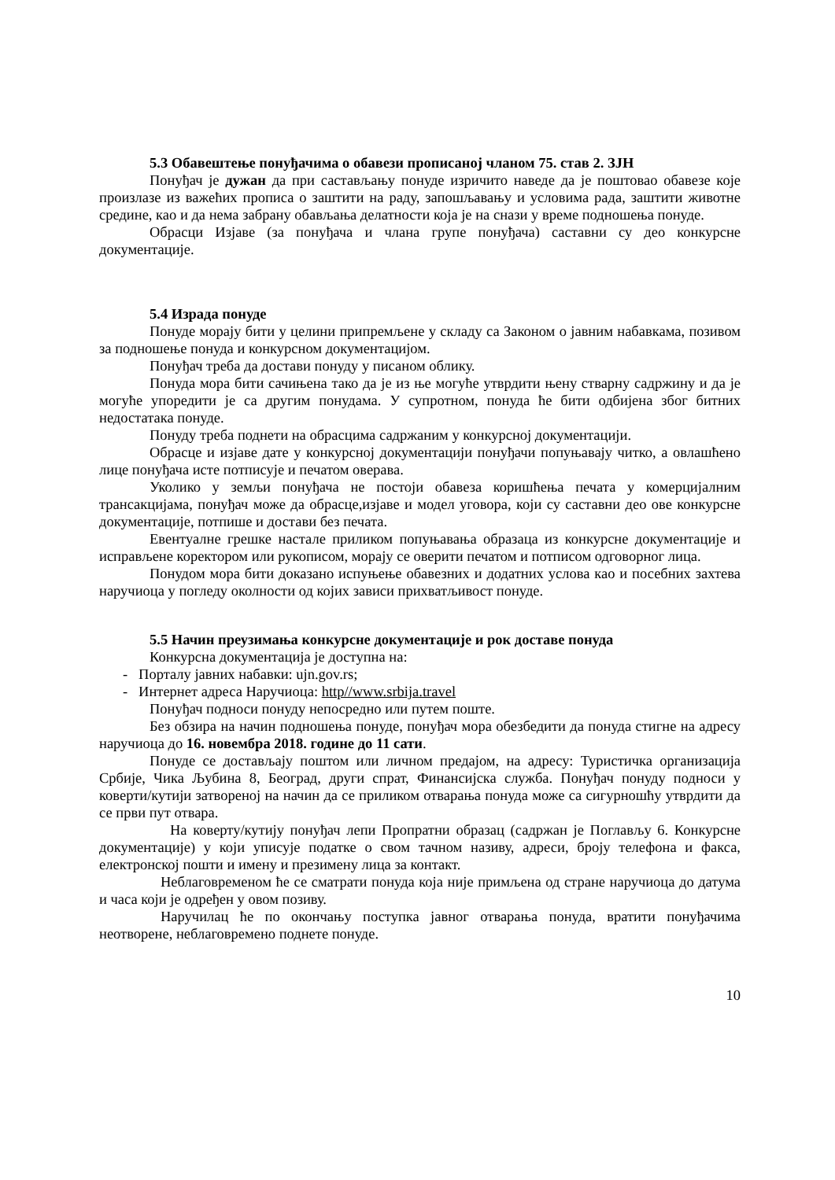5.3 Обавештење понуђачима о обавези прописаној чланом 75. став 2. ЗЈН
Понуђач је дужан да при састављању понуде изричито наведе да је поштовао обавезе које произлазе из важећих прописа о заштити на раду, запошљавању и условима рада, заштити животне средине, као и да нема забрану обављања делатности која је на снази у време подношења понуде.
Обрасци Изјаве (за понуђача и члана групе понуђача) саставни су део конкурсне документације.
5.4 Израда понуде
Понуде морају бити у целини припремљене у складу са Законом о јавним набавкама, позивом за подношење понуда и конкурсном документацијом.
Понуђач треба да достави понуду у писаном облику.
Понуда мора бити сачињена тако да је из ње могуће утврдити њену стварну садржину и да је могуће упоредити је са другим понудама. У супротном, понуда ће бити одбијена због битних недостатака понуде.
Понуду треба поднети на обрасцима садржаним у конкурсној документацији.
Обрасце и изјаве дате у конкурсној документацији понуђачи попуњавају читко, а овлашћено лице понуђача исте потписује и печатом оверава.
Уколико у земљи понуђача не постоји обавеза коришћења печата у комерцијалним трансакцијама, понуђач може да обрасце,изјаве и модел уговора, који су саставни део ове конкурсне документације, потпише и достави без печата.
Евентуалне грешке настале приликом попуњавања образаца из конкурсне документације и исправљене коректором или рукописом, морају се оверити печатом и потписом одговорног лица.
Понудом мора бити доказано испуњење обавезних и додатних услова као и посебних захтева наручиоца у погледу околности од којих зависи прихватљивост понуде.
5.5 Начин преузимања конкурсне документације и рок доставе понуда
Конкурсна документација је доступна на:
- Порталу јавних набавки: ujn.gov.rs;
- Интернет адреса Наручиоца: http//www.srbija.travel
Понуђач подноси понуду непосредно или путем поште.
Без обзира на начин подношења понуде, понуђач мора обезбедити да понуда стигне на адресу наручиоца до 16. новембра 2018. године до 11 сати.
Понуде се достављају поштом или личном предајом, на адресу: Туристичка организација Србије, Чика Љубина 8, Београд, други спрат, Финансијска служба. Понуђач понуду подноси у коверти/кутији затвореној на начин да се приликом отварања понуда може са сигурношћу утврдити да се први пут отвара.
На коверту/кутију понуђач лепи Пропратни образац (садржан је Поглављу 6. Конкурсне документације) у који уписује податке о свом тачном називу, адреси, броју телефона и факса, електронској пошти и имену и презимену лица за контакт.
Неблаговременом ће се сматрати понуда која није примљена од стране наручиоца до датума и часа који је одређен у овом позиву.
Наручилац ће по окончању поступка јавног отварања понуда, вратити понуђачима неотворене, неблаговремено поднете понуде.
10